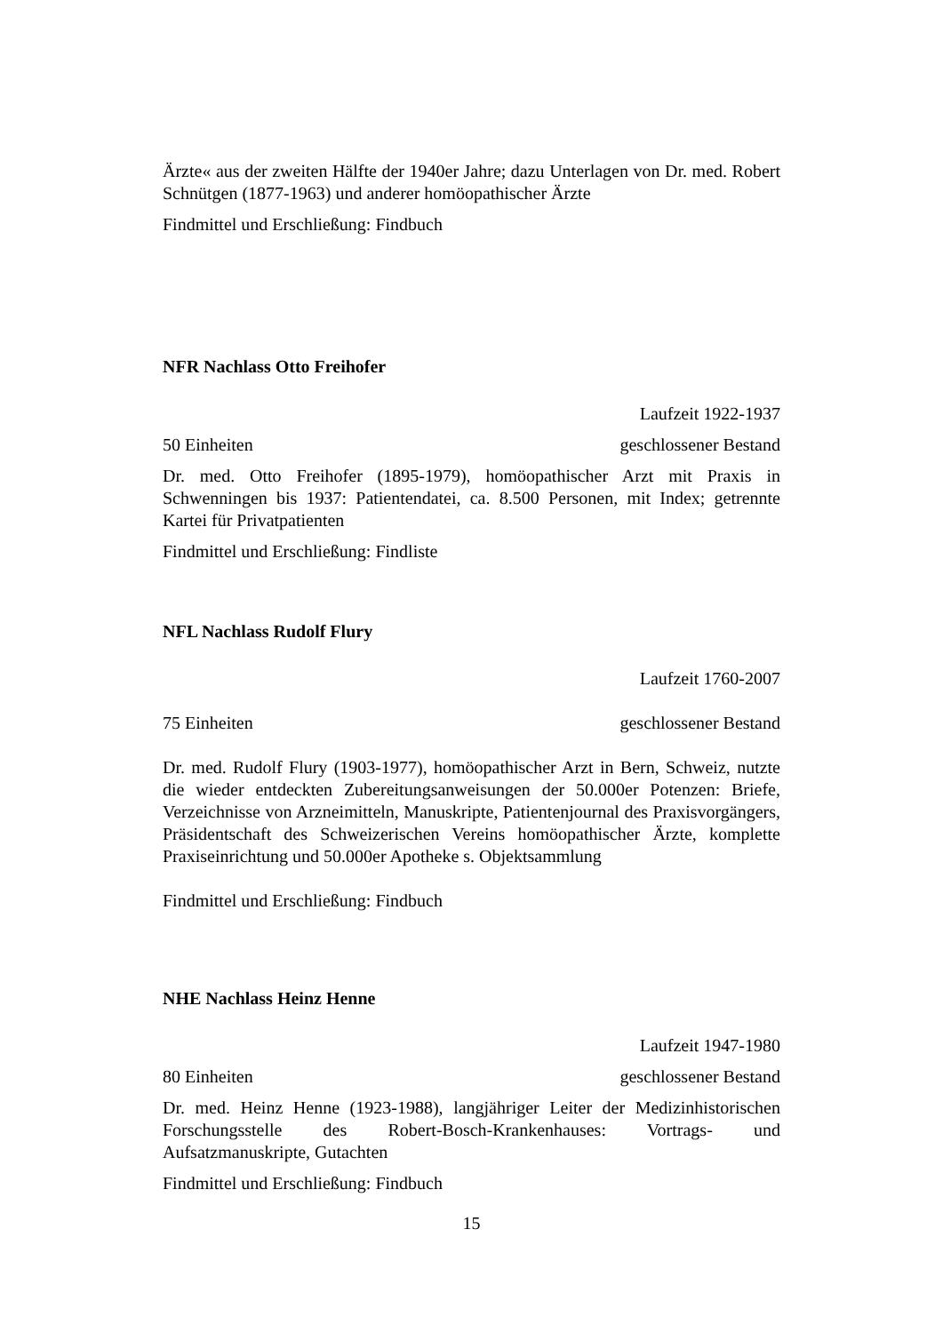Ärzte« aus der zweiten Hälfte der 1940er Jahre; dazu Unterlagen von Dr. med. Robert Schnütgen (1877-1963) und anderer homöopathischer Ärzte
Findmittel und Erschließung: Findbuch
NFR Nachlass Otto Freihofer
Laufzeit 1922-1937
50 Einheiten geschlossener Bestand
Dr. med. Otto Freihofer (1895-1979), homöopathischer Arzt mit Praxis in Schwenningen bis 1937: Patientendatei, ca. 8.500 Personen, mit Index; getrennte Kartei für Privatpatienten
Findmittel und Erschließung: Findliste
NFL Nachlass Rudolf Flury
Laufzeit 1760-2007
75 Einheiten geschlossener Bestand
Dr. med. Rudolf Flury (1903-1977), homöopathischer Arzt in Bern, Schweiz, nutzte die wieder entdeckten Zubereitungsanweisungen der 50.000er Potenzen: Briefe, Verzeichnisse von Arzneimitteln, Manuskripte, Patientenjournal des Praxisvorgängers, Präsidentschaft des Schweizerischen Vereins homöopathischer Ärzte, komplette Praxiseinrichtung und 50.000er Apotheke s. Objektsammlung
Findmittel und Erschließung: Findbuch
NHE Nachlass Heinz Henne
Laufzeit 1947-1980
80 Einheiten geschlossener Bestand
Dr. med. Heinz Henne (1923-1988), langjähriger Leiter der Medizinhistorischen Forschungsstelle des Robert-Bosch-Krankenhauses: Vortrags- und Aufsatzmanuskripte, Gutachten
Findmittel und Erschließung: Findbuch
15